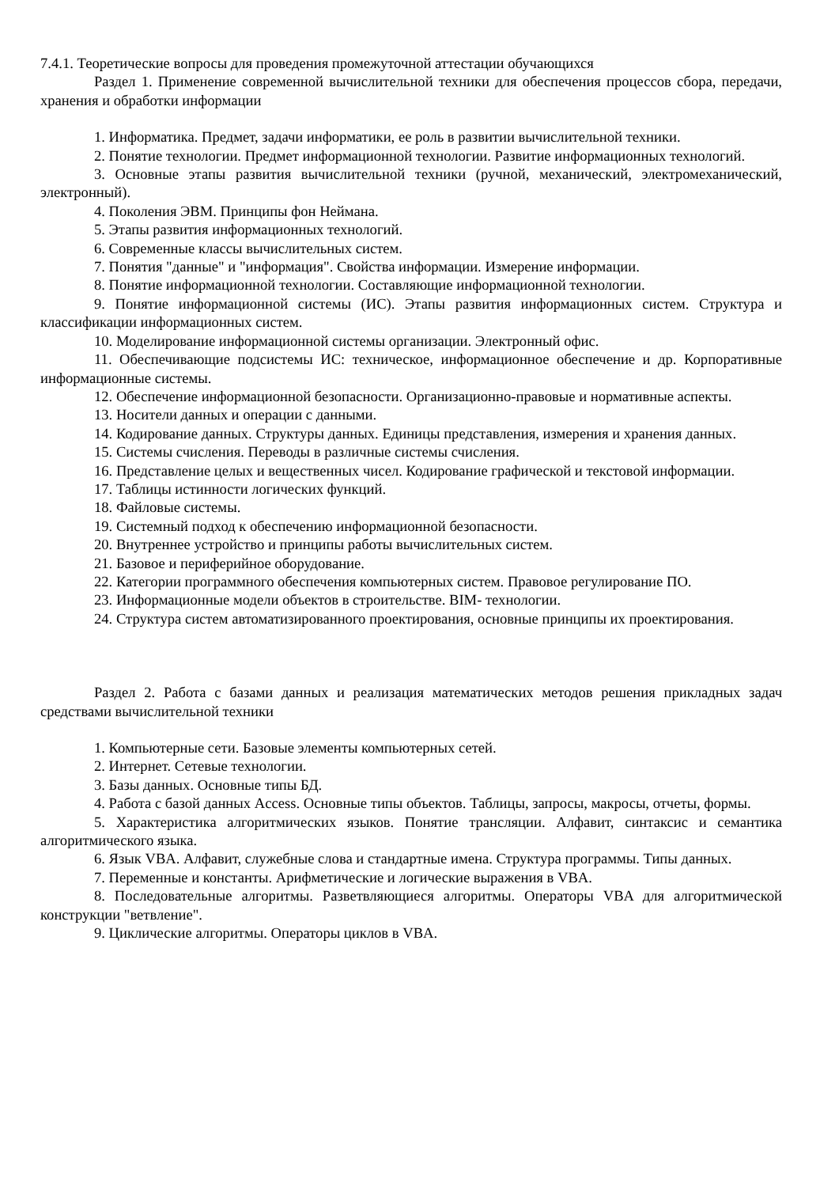7.4.1. Теоретические вопросы для проведения промежуточной аттестации обучающихся
Раздел 1. Применение современной вычислительной техники для обеспечения процессов сбора, передачи, хранения и обработки информации
1. Информатика. Предмет, задачи информатики, ее роль в развитии вычислительной техники.
2. Понятие технологии. Предмет информационной технологии. Развитие информационных технологий.
3. Основные этапы развития вычислительной техники (ручной, механический, электромеханический, электронный).
4. Поколения ЭВМ. Принципы фон Неймана.
5. Этапы развития информационных технологий.
6. Современные классы вычислительных систем.
7. Понятия "данные" и "информация". Свойства информации. Измерение информации.
8. Понятие информационной технологии. Составляющие информационной технологии.
9. Понятие информационной системы (ИС). Этапы развития информационных систем. Структура и классификации информационных систем.
10. Моделирование информационной системы организации. Электронный офис.
11. Обеспечивающие подсистемы ИС: техническое, информационное обеспечение и др. Корпоративные информационные системы.
12. Обеспечение информационной безопасности. Организационно-правовые и нормативные аспекты.
13. Носители данных и операции с данными.
14. Кодирование данных. Структуры данных. Единицы представления, измерения и хранения данных.
15. Системы счисления. Переводы в различные системы счисления.
16. Представление целых и вещественных чисел. Кодирование графической и текстовой информации.
17. Таблицы истинности логических функций.
18. Файловые системы.
19. Системный подход к обеспечению информационной безопасности.
20. Внутреннее устройство и принципы работы вычислительных систем.
21. Базовое и периферийное оборудование.
22. Категории программного обеспечения компьютерных систем. Правовое регулирование ПО.
23. Информационные модели объектов в строительстве. BIM- технологии.
24. Структура систем автоматизированного проектирования, основные принципы их проектирования.
Раздел 2. Работа с базами данных и реализация математических методов решения прикладных задач средствами вычислительной техники
1. Компьютерные сети. Базовые элементы компьютерных сетей.
2. Интернет. Сетевые технологии.
3. Базы данных. Основные типы БД.
4. Работа с базой данных Access. Основные типы объектов. Таблицы, запросы, макросы, отчеты, формы.
5. Характеристика алгоритмических языков. Понятие трансляции. Алфавит, синтаксис и семантика алгоритмического языка.
6. Язык VBA. Алфавит, служебные слова и стандартные имена. Структура программы. Типы данных.
7. Переменные и константы. Арифметические и логические выражения в VBA.
8. Последовательные алгоритмы. Разветвляющиеся алгоритмы. Операторы VBA для алгоритмической конструкции "ветвление".
9. Циклические алгоритмы. Операторы циклов в VBA.